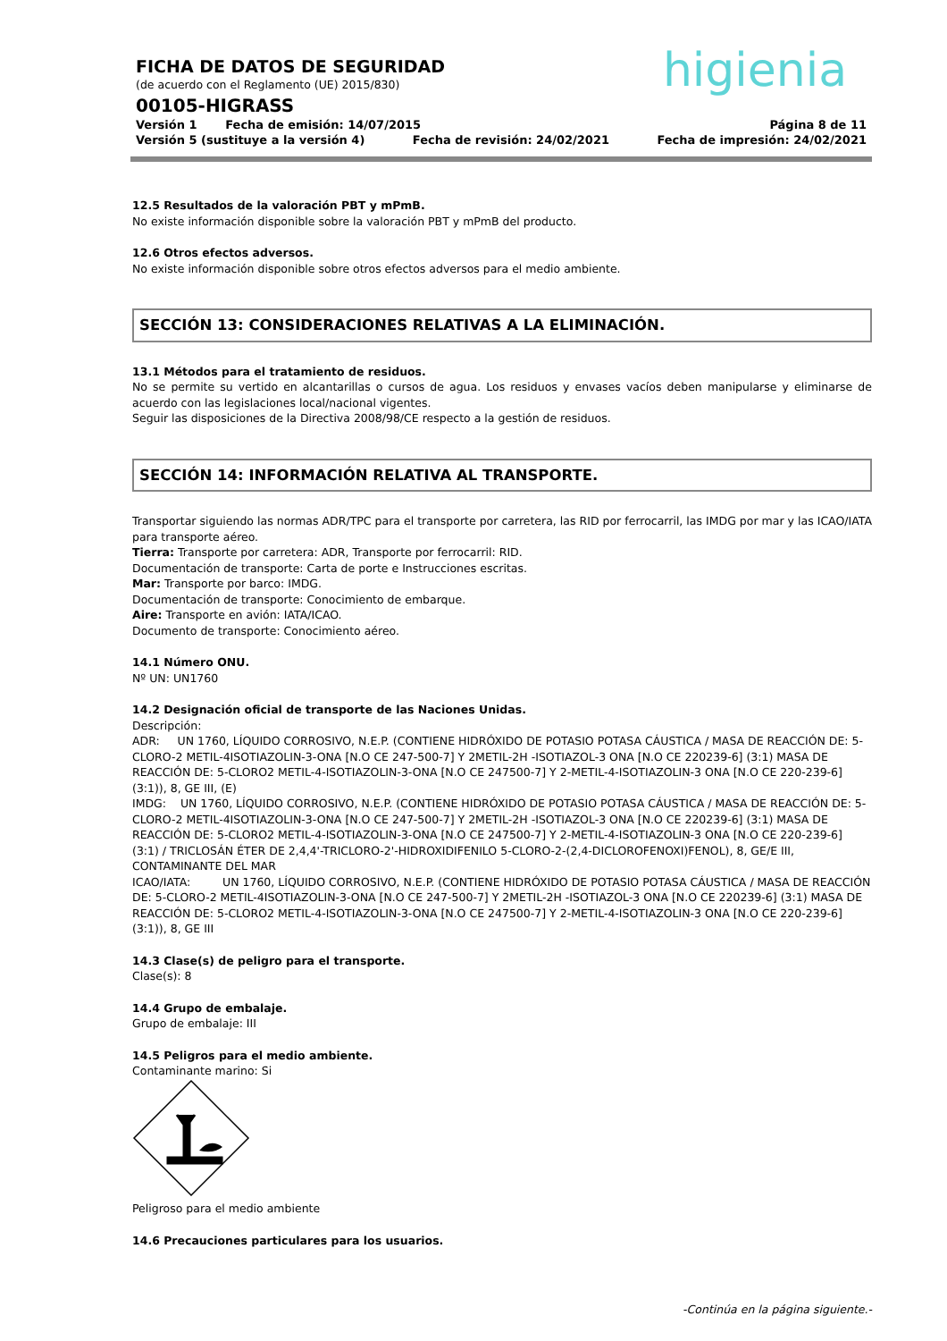higienia
FICHA DE DATOS DE SEGURIDAD
(de acuerdo con el Reglamento (UE) 2015/830)
00105-HIGRASS
Versión 1 Fecha de emisión: 14/07/2015 Página 8 de 11
Versión 5 (sustituye a la versión 4) Fecha de revisión: 24/02/2021 Fecha de impresión: 24/02/2021
12.5 Resultados de la valoración PBT y mPmB.
No existe información disponible sobre la valoración PBT y mPmB del producto.
12.6 Otros efectos adversos.
No existe información disponible sobre otros efectos adversos para el medio ambiente.
SECCIÓN 13: CONSIDERACIONES RELATIVAS A LA ELIMINACIÓN.
13.1 Métodos para el tratamiento de residuos.
No se permite su vertido en alcantarillas o cursos de agua. Los residuos y envases vacíos deben manipularse y eliminarse de acuerdo con las legislaciones local/nacional vigentes.
Seguir las disposiciones de la Directiva 2008/98/CE respecto a la gestión de residuos.
SECCIÓN 14: INFORMACIÓN RELATIVA AL TRANSPORTE.
Transportar siguiendo las normas ADR/TPC para el transporte por carretera, las RID por ferrocarril, las IMDG por mar y las ICAO/IATA para transporte aéreo.
Tierra: Transporte por carretera: ADR, Transporte por ferrocarril: RID.
Documentación de transporte: Carta de porte e Instrucciones escritas.
Mar: Transporte por barco: IMDG.
Documentación de transporte: Conocimiento de embarque.
Aire: Transporte en avión: IATA/ICAO.
Documento de transporte: Conocimiento aéreo.
14.1 Número ONU.
Nº UN: UN1760
14.2 Designación oficial de transporte de las Naciones Unidas.
Descripción:
ADR: UN 1760, LÍQUIDO CORROSIVO, N.E.P. (CONTIENE HIDRÓXIDO DE POTASIO POTASA CÁUSTICA / MASA DE REACCIÓN DE: 5-CLORO-2 METIL-4ISOTIAZOLIN-3-ONA [N.O CE 247-500-7] Y 2METIL-2H -ISOTIAZOL-3 ONA [N.O CE 220239-6] (3:1) MASA DE REACCIÓN DE: 5-CLORO2 METIL-4-ISOTIAZOLIN-3-ONA [N.O CE 247500-7] Y 2-METIL-4-ISOTIAZOLIN-3 ONA [N.O CE 220-239-6] (3:1)), 8, GE III, (E)
IMDG: UN 1760, LÍQUIDO CORROSIVO, N.E.P. (CONTIENE HIDRÓXIDO DE POTASIO POTASA CÁUSTICA / MASA DE REACCIÓN DE: 5-CLORO-2 METIL-4ISOTIAZOLIN-3-ONA [N.O CE 247-500-7] Y 2METIL-2H -ISOTIAZOL-3 ONA [N.O CE 220239-6] (3:1) MASA DE REACCIÓN DE: 5-CLORO2 METIL-4-ISOTIAZOLIN-3-ONA [N.O CE 247500-7] Y 2-METIL-4-ISOTIAZOLIN-3 ONA [N.O CE 220-239-6] (3:1) / TRICLOSÁN ÉTER DE 2,4,4'-TRICLORO-2'-HIDROXIDIFENILO 5-CLORO-2-(2,4-DICLOROFENOXI)FENOL), 8, GE/E III, CONTAMINANTE DEL MAR
ICAO/IATA: UN 1760, LÍQUIDO CORROSIVO, N.E.P. (CONTIENE HIDRÓXIDO DE POTASIO POTASA CÁUSTICA / MASA DE REACCIÓN DE: 5-CLORO-2 METIL-4ISOTIAZOLIN-3-ONA [N.O CE 247-500-7] Y 2METIL-2H -ISOTIAZOL-3 ONA [N.O CE 220239-6] (3:1) MASA DE REACCIÓN DE: 5-CLORO2 METIL-4-ISOTIAZOLIN-3-ONA [N.O CE 247500-7] Y 2-METIL-4-ISOTIAZOLIN-3 ONA [N.O CE 220-239-6] (3:1)), 8, GE III
14.3 Clase(s) de peligro para el transporte.
Clase(s): 8
14.4 Grupo de embalaje.
Grupo de embalaje: III
14.5 Peligros para el medio ambiente.
Contaminante marino: Si
Peligroso para el medio ambiente
14.6 Precauciones particulares para los usuarios.
-Continúa en la página siguiente.-